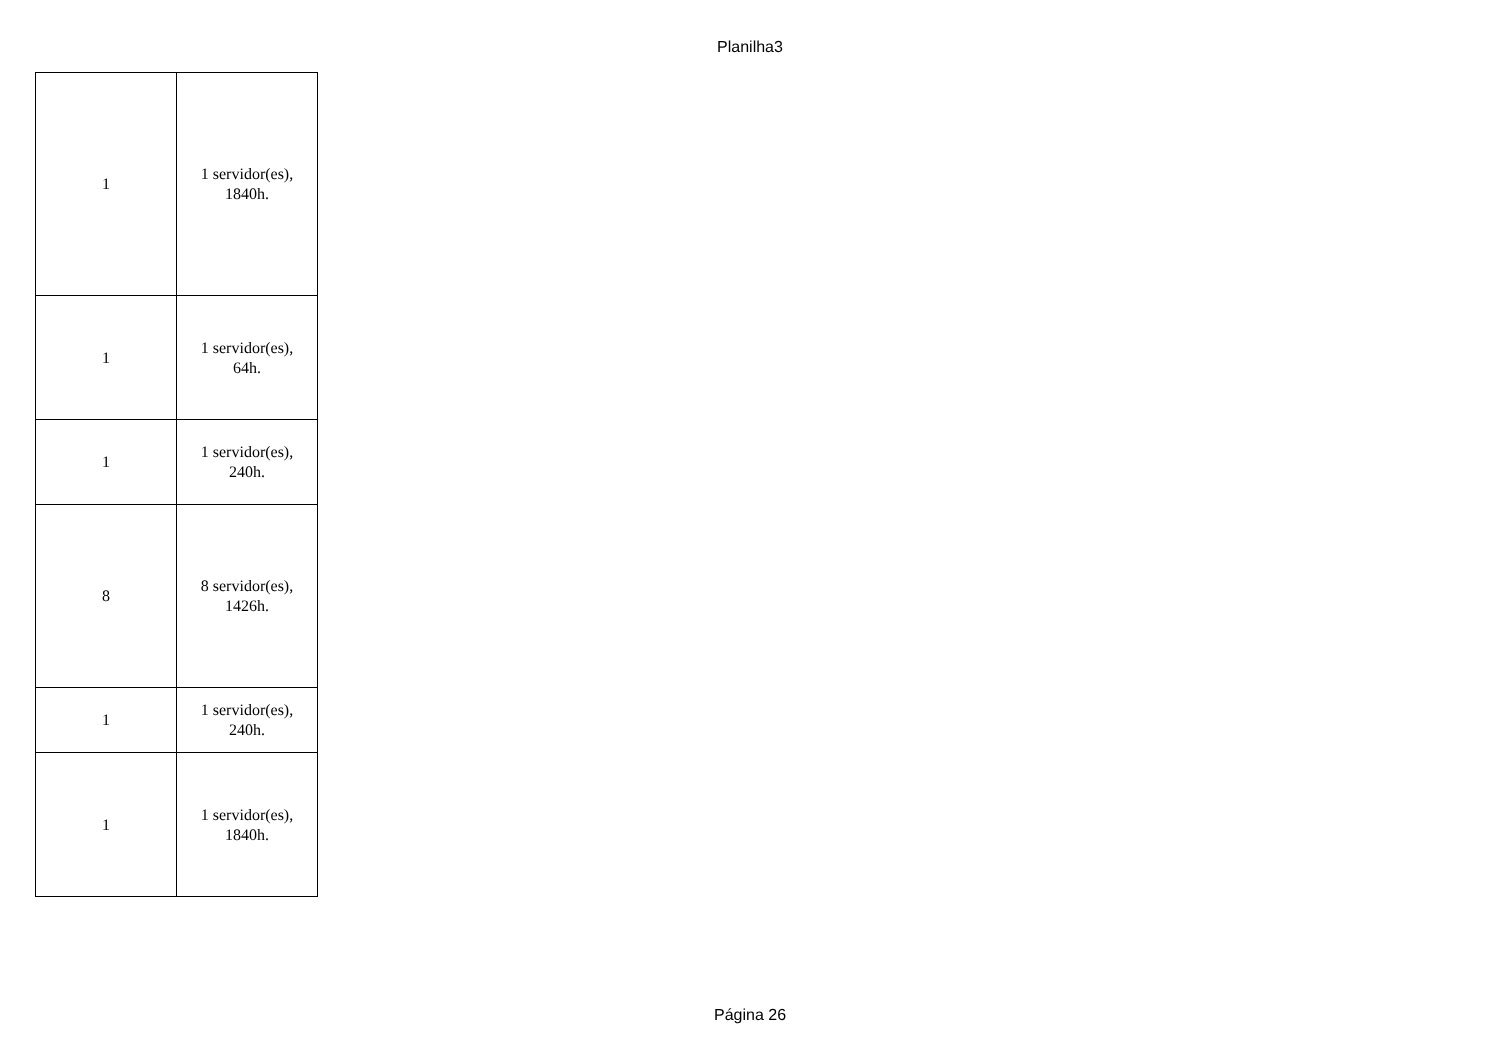Planilha3
| 1 | 1 servidor(es), 1840h. |
| 1 | 1 servidor(es), 64h. |
| 1 | 1 servidor(es), 240h. |
| 8 | 8 servidor(es), 1426h. |
| 1 | 1 servidor(es), 240h. |
| 1 | 1 servidor(es), 1840h. |
Página 26